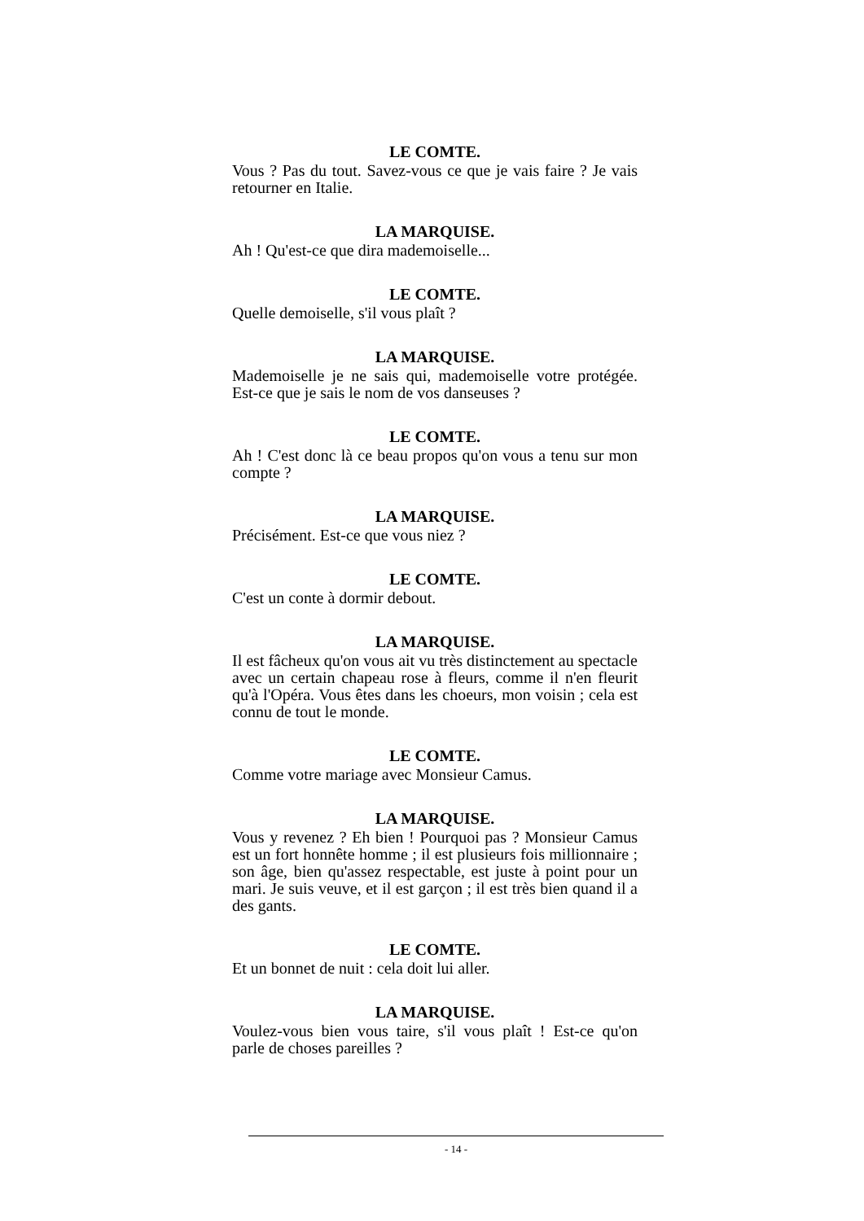LE COMTE.
Vous ? Pas du tout. Savez-vous ce que je vais faire ? Je vais retourner en Italie.
LA MARQUISE.
Ah ! Qu'est-ce que dira mademoiselle...
LE COMTE.
Quelle demoiselle, s'il vous plaît ?
LA MARQUISE.
Mademoiselle je ne sais qui, mademoiselle votre protégée. Est-ce que je sais le nom de vos danseuses ?
LE COMTE.
Ah ! C'est donc là ce beau propos qu'on vous a tenu sur mon compte ?
LA MARQUISE.
Précisément. Est-ce que vous niez ?
LE COMTE.
C'est un conte à dormir debout.
LA MARQUISE.
Il est fâcheux qu'on vous ait vu très distinctement au spectacle avec un certain chapeau rose à fleurs, comme il n'en fleurit qu'à l'Opéra. Vous êtes dans les choeurs, mon voisin ; cela est connu de tout le monde.
LE COMTE.
Comme votre mariage avec Monsieur Camus.
LA MARQUISE.
Vous y revenez ? Eh bien ! Pourquoi pas ? Monsieur Camus est un fort honnête homme ; il est plusieurs fois millionnaire ; son âge, bien qu'assez respectable, est juste à point pour un mari. Je suis veuve, et il est garçon ; il est très bien quand il a des gants.
LE COMTE.
Et un bonnet de nuit : cela doit lui aller.
LA MARQUISE.
Voulez-vous bien vous taire, s'il vous plaît ! Est-ce qu'on parle de choses pareilles ?
- 14 -